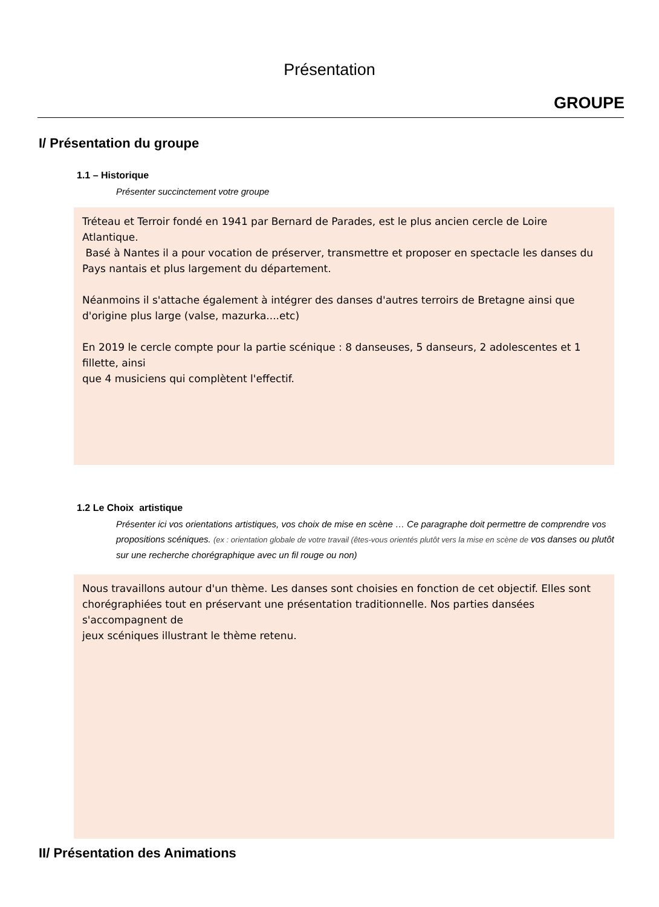Présentation
GROUPE
I/ Présentation du groupe
1.1 – Historique
Présenter succinctement votre groupe
Tréteau et Terroir fondé en 1941 par Bernard de Parades, est le plus ancien cercle de Loire Atlantique.
Basé à Nantes il a pour vocation de préserver, transmettre et proposer en spectacle les danses du Pays nantais et plus largement du département.
Néanmoins il s'attache également à intégrer des danses d'autres terroirs de Bretagne ainsi que d'origine plus large (valse, mazurka....etc)
En 2019 le cercle compte pour la partie scénique : 8 danseuses, 5 danseurs, 2 adolescentes et 1 fillette, ainsi
que 4 musiciens qui complètent l'effectif.
1.2 Le Choix artistique
Présenter ici vos orientations artistiques, vos choix de mise en scène … Ce paragraphe doit permettre de comprendre vos propositions scéniques. (ex : orientation globale de votre travail (êtes-vous orientés plutôt vers la mise en scène de vos danses ou plutôt sur une recherche chorégraphique avec un fil rouge ou non)
Nous travaillons autour d'un thème. Les danses sont choisies en fonction de cet objectif. Elles sont chorégraphiées tout en préservant une présentation traditionnelle. Nos parties dansées s'accompagnent de
jeux scéniques illustrant le thème retenu.
II/ Présentation des Animations